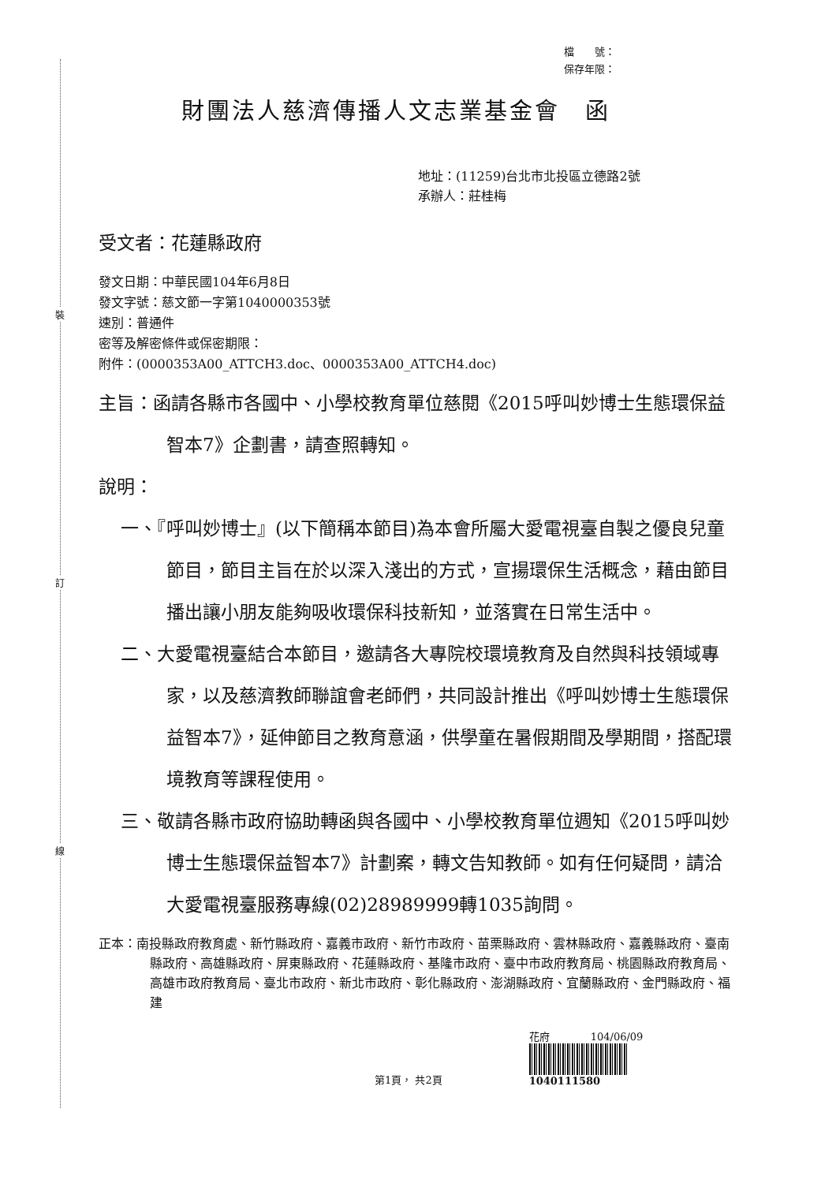裝
訂
線
檔　　號：
保存年限：
財團法人慈濟傳播人文志業基金會　函
地址：(11259)台北市北投區立德路2號
承辦人：莊桂梅
受文者：花蓮縣政府
發文日期：中華民國104年6月8日
發文字號：慈文節一字第1040000353號
速別：普通件
密等及解密條件或保密期限：
附件：(0000353A00_ATTCH3.doc、0000353A00_ATTCH4.doc)
主旨：函請各縣市各國中、小學校教育單位慈閱《2015呼叫妙博士生態環保益智本7》企劃書，請查照轉知。
說明：
一、『呼叫妙博士』(以下簡稱本節目)為本會所屬大愛電視臺自製之優良兒童節目，節目主旨在於以深入淺出的方式，宣揚環保生活概念，藉由節目播出讓小朋友能夠吸收環保科技新知，並落實在日常生活中。
二、大愛電視臺結合本節目，邀請各大專院校環境教育及自然與科技領域專家，以及慈濟教師聯誼會老師們，共同設計推出《呼叫妙博士生態環保益智本7》，延伸節目之教育意涵，供學童在暑假期間及學期間，搭配環境教育等課程使用。
三、敬請各縣市政府協助轉函與各國中、小學校教育單位週知《2015呼叫妙博士生態環保益智本7》計劃案，轉文告知教師。如有任何疑問，請洽大愛電視臺服務專線(02)28989999轉1035詢問。
正本：南投縣政府教育處、新竹縣政府、嘉義市政府、新竹市政府、苗栗縣政府、雲林縣政府、嘉義縣政府、臺南縣政府、高雄縣政府、屏東縣政府、花蓮縣政府、基隆市政府、臺中市政府教育局、桃園縣政府教育局、高雄市政府教育局、臺北市政府、新北市政府、彰化縣政府、澎湖縣政府、宜蘭縣政府、金門縣政府、福建
第1頁， 共2頁
花府　　　　104/06/09
1040111580